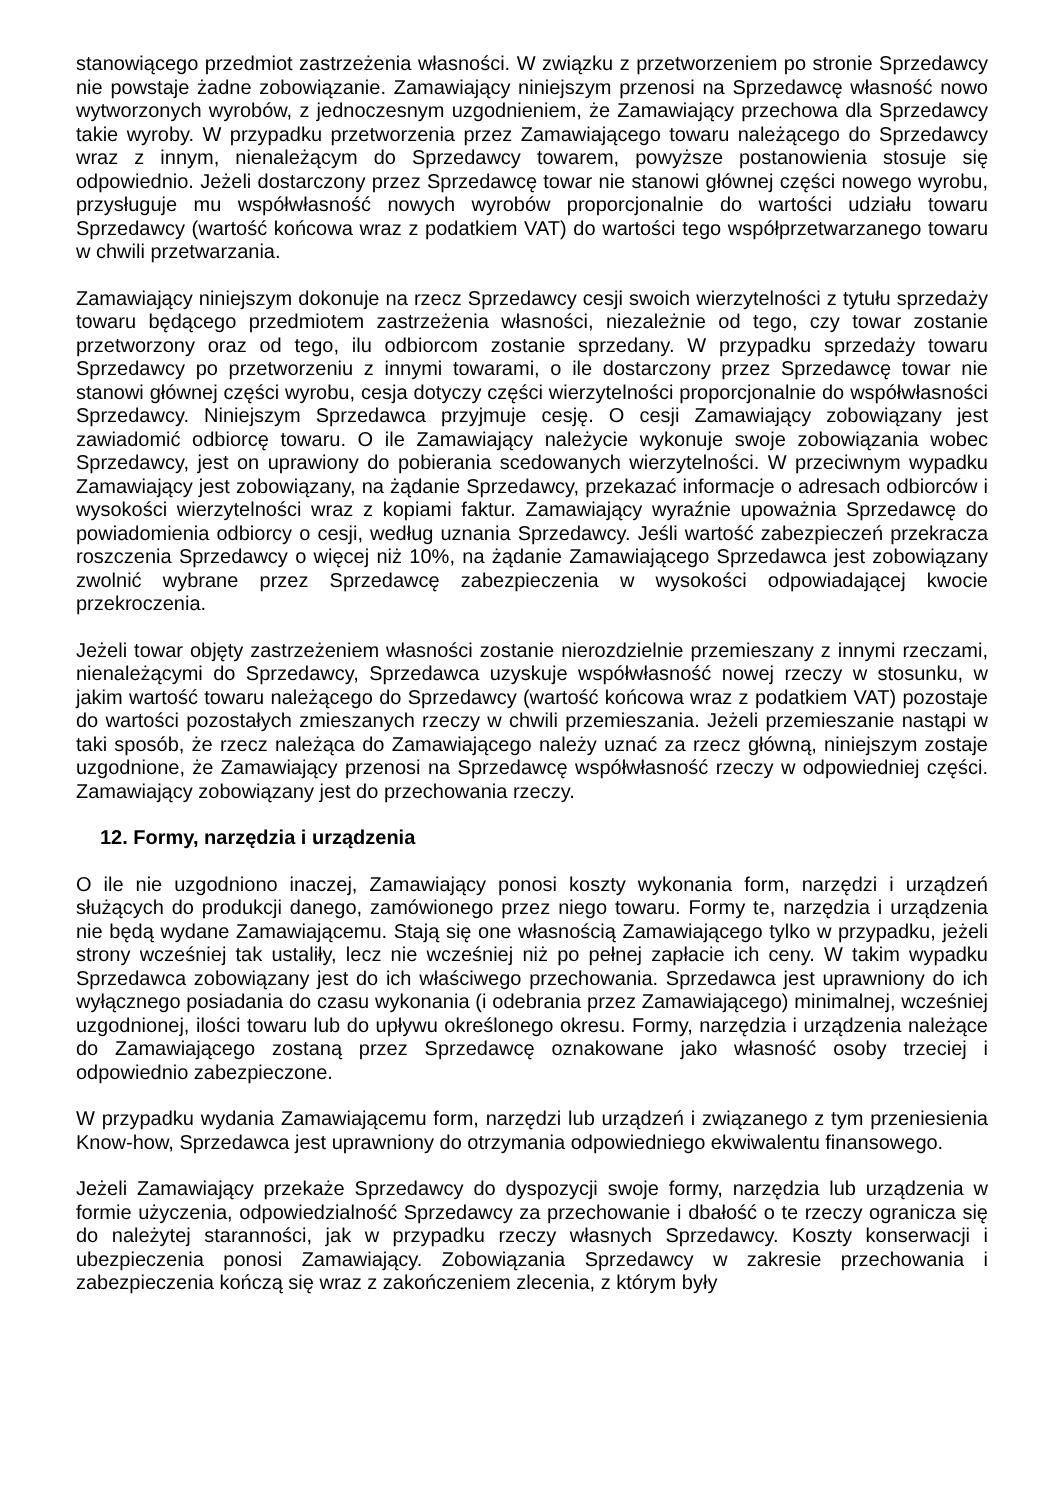stanowiącego przedmiot zastrzeżenia własności. W związku z przetworzeniem po stronie Sprzedawcy nie powstaje żadne zobowiązanie. Zamawiający niniejszym przenosi na Sprzedawcę własność nowo wytworzonych wyrobów, z jednoczesnym uzgodnieniem, że Zamawiający przechowa dla Sprzedawcy takie wyroby. W przypadku przetworzenia przez Zamawiającego towaru należącego do Sprzedawcy wraz z innym, nienależącym do Sprzedawcy towarem, powyższe postanowienia stosuje się odpowiednio. Jeżeli dostarczony przez Sprzedawcę towar nie stanowi głównej części nowego wyrobu, przysługuje mu współwłasność nowych wyrobów proporcjonalnie do wartości udziału towaru Sprzedawcy (wartość końcowa wraz z podatkiem VAT) do wartości tego współprzetwarzanego towaru w chwili przetwarzania.
Zamawiający niniejszym dokonuje na rzecz Sprzedawcy cesji swoich wierzytelności z tytułu sprzedaży towaru będącego przedmiotem zastrzeżenia własności, niezależnie od tego, czy towar zostanie przetworzony oraz od tego, ilu odbiorcom zostanie sprzedany. W przypadku sprzedaży towaru Sprzedawcy po przetworzeniu z innymi towarami, o ile dostarczony przez Sprzedawcę towar nie stanowi głównej części wyrobu, cesja dotyczy części wierzytelności proporcjonalnie do współwłasności Sprzedawcy. Niniejszym Sprzedawca przyjmuje cesję. O cesji Zamawiający zobowiązany jest zawiadomić odbiorcę towaru. O ile Zamawiający należycie wykonuje swoje zobowiązania wobec Sprzedawcy, jest on uprawiony do pobierania scedowanych wierzytelności. W przeciwnym wypadku Zamawiający jest zobowiązany, na żądanie Sprzedawcy, przekazać informacje o adresach odbiorców i wysokości wierzytelności wraz z kopiami faktur. Zamawiający wyraźnie upoważnia Sprzedawcę do powiadomienia odbiorcy o cesji, według uznania Sprzedawcy. Jeśli wartość zabezpieczeń przekracza roszczenia Sprzedawcy o więcej niż 10%, na żądanie Zamawiającego Sprzedawca jest zobowiązany zwolnić wybrane przez Sprzedawcę zabezpieczenia w wysokości odpowiadającej kwocie przekroczenia.
Jeżeli towar objęty zastrzeżeniem własności zostanie nierozdzielnie przemieszany z innymi rzeczami, nienależącymi do Sprzedawcy, Sprzedawca uzyskuje współwłasność nowej rzeczy w stosunku, w jakim wartość towaru należącego do Sprzedawcy (wartość końcowa wraz z podatkiem VAT) pozostaje do wartości pozostałych zmieszanych rzeczy w chwili przemieszania. Jeżeli przemieszanie nastąpi w taki sposób, że rzecz należąca do Zamawiającego należy uznać za rzecz główną, niniejszym zostaje uzgodnione, że Zamawiający przenosi na Sprzedawcę współwłasność rzeczy w odpowiedniej części. Zamawiający zobowiązany jest do przechowania rzeczy.
12. Formy, narzędzia i urządzenia
O ile nie uzgodniono inaczej, Zamawiający ponosi koszty wykonania form, narzędzi i urządzeń służących do produkcji danego, zamówionego przez niego towaru. Formy te, narzędzia i urządzenia nie będą wydane Zamawiającemu. Stają się one własnością Zamawiającego tylko w przypadku, jeżeli strony wcześniej tak ustaliły, lecz nie wcześniej niż po pełnej zapłacie ich ceny. W takim wypadku Sprzedawca zobowiązany jest do ich właściwego przechowania. Sprzedawca jest uprawniony do ich wyłącznego posiadania do czasu wykonania (i odebrania przez Zamawiającego) minimalnej, wcześniej uzgodnionej, ilości towaru lub do upływu określonego okresu. Formy, narzędzia i urządzenia należące do Zamawiającego zostaną przez Sprzedawcę oznakowane jako własność osoby trzeciej i odpowiednio zabezpieczone.
W przypadku wydania Zamawiającemu form, narzędzi lub urządzeń i związanego z tym przeniesienia Know-how, Sprzedawca jest uprawniony do otrzymania odpowiedniego ekwiwalentu finansowego.
Jeżeli Zamawiający przekaże Sprzedawcy do dyspozycji swoje formy, narzędzia lub urządzenia w formie użyczenia, odpowiedzialność Sprzedawcy za przechowanie i dbałość o te rzeczy ogranicza się do należytej staranności, jak w przypadku rzeczy własnych Sprzedawcy. Koszty konserwacji i ubezpieczenia ponosi Zamawiający. Zobowiązania Sprzedawcy w zakresie przechowania i zabezpieczenia kończą się wraz z zakończeniem zlecenia, z którym były